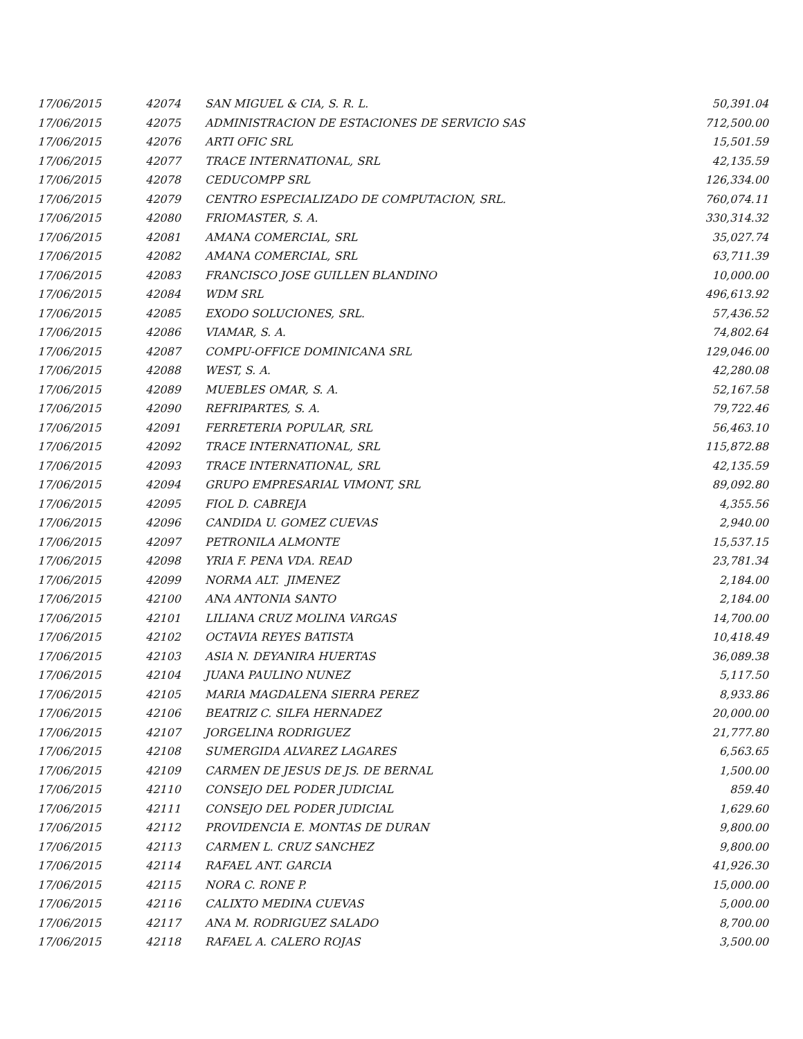| 17/06/2015 | 42074 | SAN MIGUEL & CIA, S. R. L. | 50,391.04 |
| 17/06/2015 | 42075 | ADMINISTRACION DE ESTACIONES DE SERVICIO SAS | 712,500.00 |
| 17/06/2015 | 42076 | ARTI OFIC SRL | 15,501.59 |
| 17/06/2015 | 42077 | TRACE INTERNATIONAL, SRL | 42,135.59 |
| 17/06/2015 | 42078 | CEDUCOMPP SRL | 126,334.00 |
| 17/06/2015 | 42079 | CENTRO ESPECIALIZADO DE COMPUTACION, SRL. | 760,074.11 |
| 17/06/2015 | 42080 | FRIOMASTER, S. A. | 330,314.32 |
| 17/06/2015 | 42081 | AMANA COMERCIAL, SRL | 35,027.74 |
| 17/06/2015 | 42082 | AMANA COMERCIAL, SRL | 63,711.39 |
| 17/06/2015 | 42083 | FRANCISCO JOSE GUILLEN BLANDINO | 10,000.00 |
| 17/06/2015 | 42084 | WDM SRL | 496,613.92 |
| 17/06/2015 | 42085 | EXODO SOLUCIONES, SRL. | 57,436.52 |
| 17/06/2015 | 42086 | VIAMAR, S. A. | 74,802.64 |
| 17/06/2015 | 42087 | COMPU-OFFICE DOMINICANA SRL | 129,046.00 |
| 17/06/2015 | 42088 | WEST, S. A. | 42,280.08 |
| 17/06/2015 | 42089 | MUEBLES OMAR, S. A. | 52,167.58 |
| 17/06/2015 | 42090 | REFRIPARTES, S. A. | 79,722.46 |
| 17/06/2015 | 42091 | FERRETERIA POPULAR, SRL | 56,463.10 |
| 17/06/2015 | 42092 | TRACE INTERNATIONAL, SRL | 115,872.88 |
| 17/06/2015 | 42093 | TRACE INTERNATIONAL, SRL | 42,135.59 |
| 17/06/2015 | 42094 | GRUPO EMPRESARIAL VIMONT, SRL | 89,092.80 |
| 17/06/2015 | 42095 | FIOL D. CABREJA | 4,355.56 |
| 17/06/2015 | 42096 | CANDIDA U. GOMEZ CUEVAS | 2,940.00 |
| 17/06/2015 | 42097 | PETRONILA ALMONTE | 15,537.15 |
| 17/06/2015 | 42098 | YRIA F. PENA VDA. READ | 23,781.34 |
| 17/06/2015 | 42099 | NORMA ALT. JIMENEZ | 2,184.00 |
| 17/06/2015 | 42100 | ANA ANTONIA SANTO | 2,184.00 |
| 17/06/2015 | 42101 | LILIANA CRUZ MOLINA VARGAS | 14,700.00 |
| 17/06/2015 | 42102 | OCTAVIA REYES BATISTA | 10,418.49 |
| 17/06/2015 | 42103 | ASIA N. DEYANIRA HUERTAS | 36,089.38 |
| 17/06/2015 | 42104 | JUANA PAULINO NUNEZ | 5,117.50 |
| 17/06/2015 | 42105 | MARIA MAGDALENA SIERRA PEREZ | 8,933.86 |
| 17/06/2015 | 42106 | BEATRIZ C. SILFA HERNADEZ | 20,000.00 |
| 17/06/2015 | 42107 | JORGELINA RODRIGUEZ | 21,777.80 |
| 17/06/2015 | 42108 | SUMERGIDA ALVAREZ LAGARES | 6,563.65 |
| 17/06/2015 | 42109 | CARMEN DE JESUS DE JS. DE BERNAL | 1,500.00 |
| 17/06/2015 | 42110 | CONSEJO DEL PODER JUDICIAL | 859.40 |
| 17/06/2015 | 42111 | CONSEJO DEL PODER JUDICIAL | 1,629.60 |
| 17/06/2015 | 42112 | PROVIDENCIA E. MONTAS DE DURAN | 9,800.00 |
| 17/06/2015 | 42113 | CARMEN L. CRUZ SANCHEZ | 9,800.00 |
| 17/06/2015 | 42114 | RAFAEL ANT. GARCIA | 41,926.30 |
| 17/06/2015 | 42115 | NORA C. RONE P. | 15,000.00 |
| 17/06/2015 | 42116 | CALIXTO MEDINA CUEVAS | 5,000.00 |
| 17/06/2015 | 42117 | ANA M. RODRIGUEZ SALADO | 8,700.00 |
| 17/06/2015 | 42118 | RAFAEL A. CALERO ROJAS | 3,500.00 |